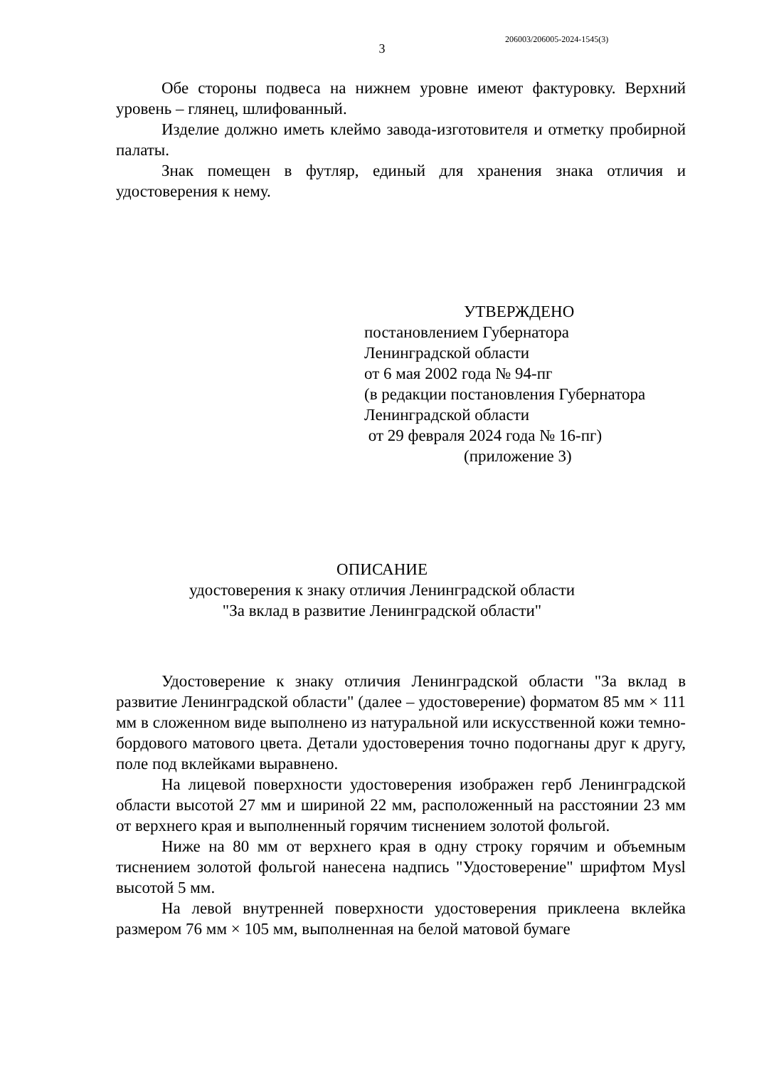206003/206005-2024-1545(3)
3
Обе стороны подвеса на нижнем уровне имеют фактуровку. Верхний уровень – глянец, шлифованный.
Изделие должно иметь клеймо завода-изготовителя и отметку пробирной палаты.
Знак помещен в футляр, единый для хранения знака отличия и удостоверения к нему.
УТВЕРЖДЕНО
постановлением Губернатора
Ленинградской области
от 6 мая 2002 года № 94-пг
(в редакции постановления Губернатора
Ленинградской области
от 29 февраля 2024 года № 16-пг)
(приложение 3)
ОПИСАНИЕ
удостоверения к знаку отличия Ленинградской области
"За вклад в развитие Ленинградской области"
Удостоверение к знаку отличия Ленинградской области "За вклад в развитие Ленинградской области" (далее – удостоверение) форматом 85 мм × 111 мм в сложенном виде выполнено из натуральной или искусственной кожи темно-бордового матового цвета. Детали удостоверения точно подогнаны друг к другу, поле под вклейками выравнено.
На лицевой поверхности удостоверения изображен герб Ленинградской области высотой 27 мм и шириной 22 мм, расположенный на расстоянии 23 мм от верхнего края и выполненный горячим тиснением золотой фольгой.
Ниже на 80 мм от верхнего края в одну строку горячим и объемным тиснением золотой фольгой нанесена надпись "Удостоверение" шрифтом Mysl высотой 5 мм.
На левой внутренней поверхности удостоверения приклеена вклейка размером 76 мм × 105 мм, выполненная на белой матовой бумаге